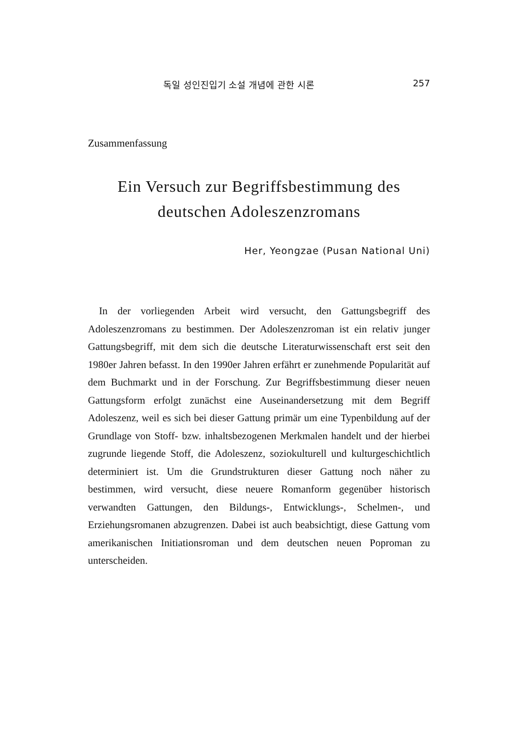독일 성인진입기 소설 개념에 관한 시론 257
Zusammenfassung
Ein Versuch zur Begriffsbestimmung des deutschen Adoleszenzromans
Her, Yeongzae (Pusan National Uni)
In der vorliegenden Arbeit wird versucht, den Gattungsbegriff des Adoleszenzromans zu bestimmen. Der Adoleszenzroman ist ein relativ junger Gattungsbegriff, mit dem sich die deutsche Literaturwissenschaft erst seit den 1980er Jahren befasst. In den 1990er Jahren erfährt er zunehmende Popularität auf dem Buchmarkt und in der Forschung. Zur Begriffsbestimmung dieser neuen Gattungsform erfolgt zunächst eine Auseinandersetzung mit dem Begriff Adoleszenz, weil es sich bei dieser Gattung primär um eine Typenbildung auf der Grundlage von Stoff- bzw. inhaltsbezogenen Merkmalen handelt und der hierbei zugrunde liegende Stoff, die Adoleszenz, soziokulturell und kulturgeschichtlich determiniert ist. Um die Grundstrukturen dieser Gattung noch näher zu bestimmen, wird versucht, diese neuere Romanform gegenüber historisch verwandten Gattungen, den Bildungs-, Entwicklungs-, Schelmen-, und Erziehungsromanen abzugrenzen. Dabei ist auch beabsichtigt, diese Gattung vom amerikanischen Initiationsroman und dem deutschen neuen Poproman zu unterscheiden.